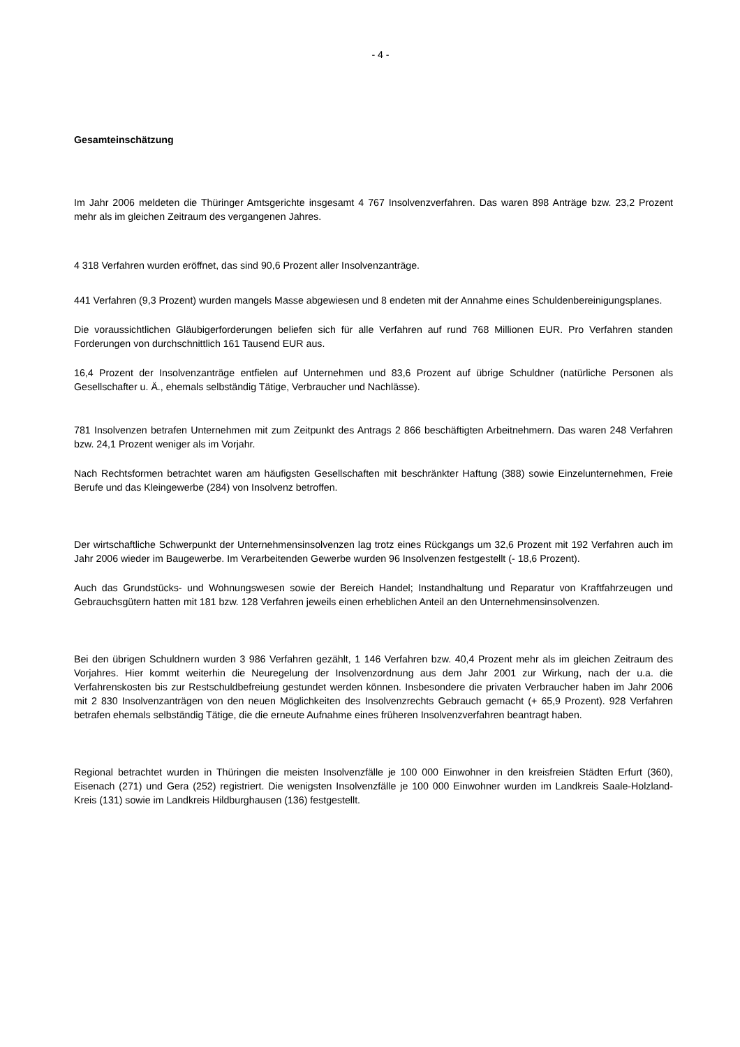- 4 -
Gesamteinschätzung
Im Jahr 2006 meldeten die Thüringer Amtsgerichte insgesamt 4 767 Insolvenzverfahren. Das waren 898 Anträge bzw. 23,2 Prozent mehr als im gleichen Zeitraum des vergangenen Jahres.
4 318 Verfahren wurden eröffnet, das sind 90,6 Prozent aller Insolvenzanträge.
441 Verfahren (9,3 Prozent) wurden mangels Masse abgewiesen und 8 endeten mit der Annahme eines Schuldenbereinigungsplanes.
Die voraussichtlichen Gläubigerforderungen beliefen sich für alle Verfahren auf rund 768 Millionen EUR. Pro Verfahren standen Forderungen von durchschnittlich 161 Tausend EUR aus.
16,4 Prozent der Insolvenzanträge entfielen auf Unternehmen und 83,6 Prozent auf übrige Schuldner (natürliche Personen als Gesellschafter u. Ä., ehemals selbständig Tätige, Verbraucher und Nachlässe).
781 Insolvenzen betrafen Unternehmen mit zum Zeitpunkt des Antrags 2 866 beschäftigten Arbeitnehmern. Das waren 248 Verfahren bzw. 24,1 Prozent weniger als im Vorjahr.
Nach Rechtsformen betrachtet waren am häufigsten Gesellschaften mit beschränkter Haftung (388) sowie Einzelunternehmen, Freie Berufe und das Kleingewerbe (284) von Insolvenz betroffen.
Der wirtschaftliche Schwerpunkt der Unternehmensinsolvenzen lag trotz eines Rückgangs um 32,6 Prozent mit 192 Verfahren auch im Jahr 2006 wieder im Baugewerbe. Im Verarbeitenden Gewerbe wurden 96 Insolvenzen festgestellt (- 18,6 Prozent).
Auch das Grundstücks- und Wohnungswesen sowie der Bereich Handel; Instandhaltung und Reparatur von Kraftfahrzeugen und Gebrauchsgütern hatten mit 181 bzw. 128 Verfahren jeweils einen erheblichen Anteil an den Unternehmensinsolvenzen.
Bei den übrigen Schuldnern wurden 3 986 Verfahren gezählt, 1 146 Verfahren bzw. 40,4 Prozent mehr als im gleichen Zeitraum des Vorjahres. Hier kommt weiterhin die Neuregelung der Insolvenzordnung aus dem Jahr 2001 zur Wirkung, nach der u.a. die Verfahrenskosten bis zur Restschuldbefreiung gestundet werden können. Insbesondere die privaten Verbraucher haben im Jahr 2006 mit 2 830 Insolvenzanträgen von den neuen Möglichkeiten des Insolvenzrechts Gebrauch gemacht (+ 65,9 Prozent). 928 Verfahren betrafen ehemals selbständig Tätige, die die erneute Aufnahme eines früheren Insolvenzverfahren beantragt haben.
Regional betrachtet wurden in Thüringen die meisten Insolvenzfälle je 100 000 Einwohner in den kreisfreien Städten Erfurt (360), Eisenach (271) und Gera (252) registriert. Die wenigsten Insolvenzfälle je 100 000 Einwohner wurden im Landkreis Saale-Holzland-Kreis (131) sowie im Landkreis Hildburghausen (136) festgestellt.